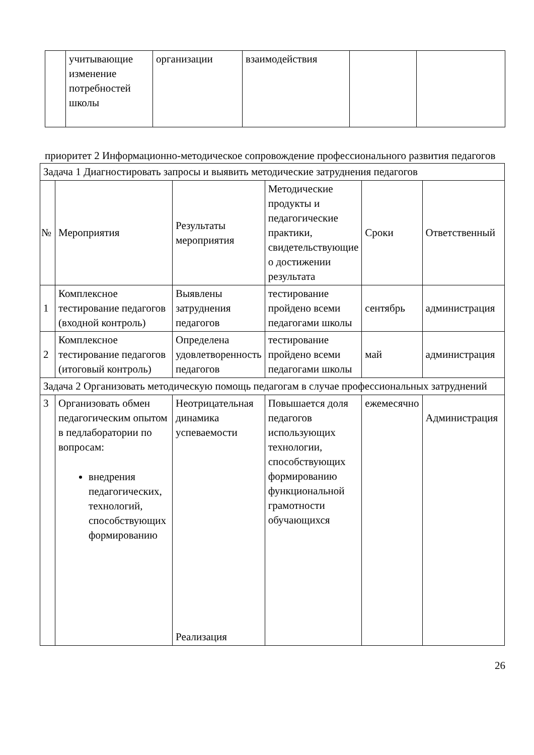| | учитывающие изменение потребностей школы | организации | взаимодействия | | |
приоритет 2 Информационно-методическое сопровождение профессионального развития педагогов
| Задача 1 Диагностировать запросы и выявить методические затруднения педагогов | | | | | |
| № | Мероприятия | Результаты мероприятия | Методические продукты и педагогические практики, свидетельствующие о достижении результата | Сроки | Ответственный |
| 1 | Комплексное тестирование педагогов (входной контроль) | Выявлены затруднения педагогов | тестирование пройдено всеми педагогами школы | сентябрь | администрация |
| 2 | Комплексное тестирование педагогов (итоговый контроль) | Определена удовлетворенность педагогов | тестирование пройдено всеми педагогами школы | май | администрация |
| Задача 2 Организовать методическую помощь педагогам в случае профессиональных затруднений | | | | | |
| 3 | Организовать обмен педагогическим опытом в педлаборатории по вопросам: внедрения педагогических, технологий, способствующих формированию | Неотрицательная динамика успеваемости Реализация | Повышается доля педагогов использующих технологии, способствующих формированию функциональной грамотности обучающихся | ежемесячно | Администрация |
26